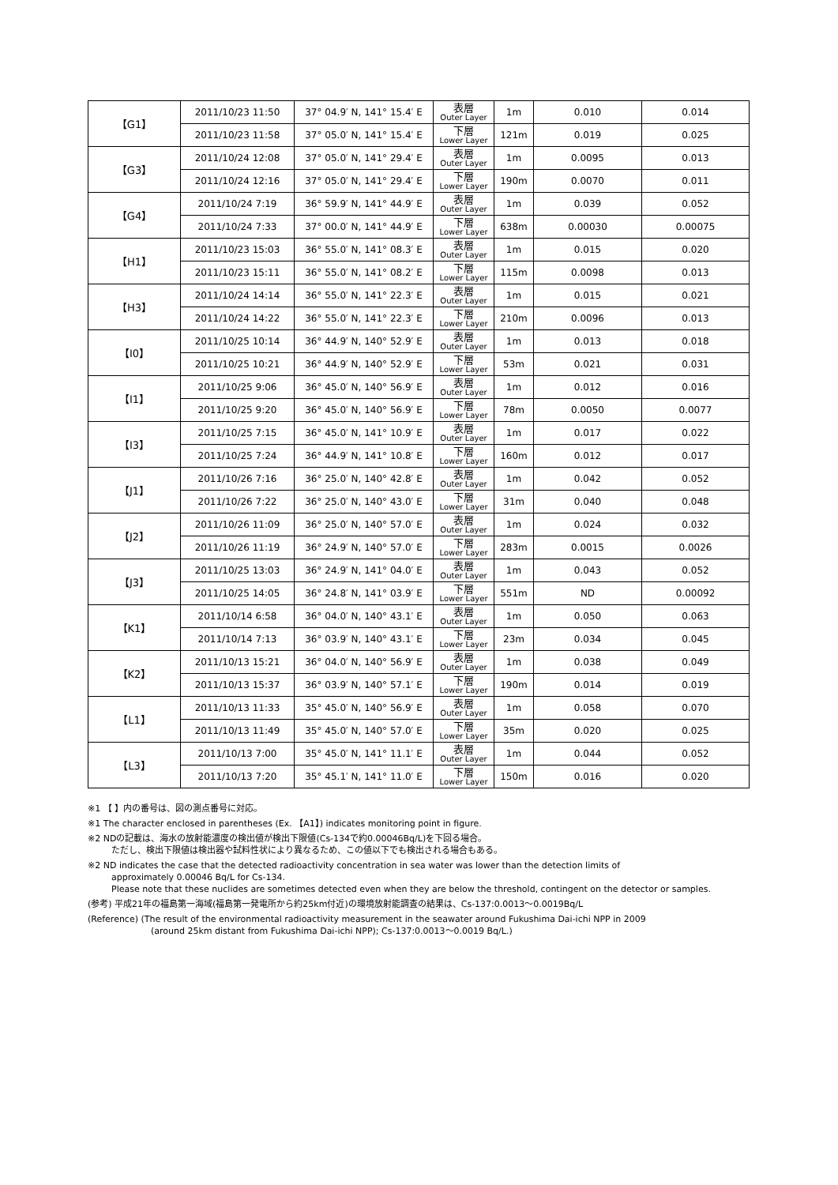| 【G1】 | 2011/10/23 11:50 | 37° 04.9′ N, 141° 15.4′ E | 表層 Outer Layer | 1m | 0.010 | 0.014 |
| | 2011/10/23 11:58 | 37° 05.0′ N, 141° 15.4′ E | 下層 Lower Layer | 121m | 0.019 | 0.025 |
| 【G3】 | 2011/10/24 12:08 | 37° 05.0′ N, 141° 29.4′ E | 表層 Outer Layer | 1m | 0.0095 | 0.013 |
| | 2011/10/24 12:16 | 37° 05.0′ N, 141° 29.4′ E | 下層 Lower Layer | 190m | 0.0070 | 0.011 |
| 【G4】 | 2011/10/24 7:19 | 36° 59.9′ N, 141° 44.9′ E | 表層 Outer Layer | 1m | 0.039 | 0.052 |
| | 2011/10/24 7:33 | 37° 00.0′ N, 141° 44.9′ E | 下層 Lower Layer | 638m | 0.00030 | 0.00075 |
| 【H1】 | 2011/10/23 15:03 | 36° 55.0′ N, 141° 08.3′ E | 表層 Outer Layer | 1m | 0.015 | 0.020 |
| | 2011/10/23 15:11 | 36° 55.0′ N, 141° 08.2′ E | 下層 Lower Layer | 115m | 0.0098 | 0.013 |
| 【H3】 | 2011/10/24 14:14 | 36° 55.0′ N, 141° 22.3′ E | 表層 Outer Layer | 1m | 0.015 | 0.021 |
| | 2011/10/24 14:22 | 36° 55.0′ N, 141° 22.3′ E | 下層 Lower Layer | 210m | 0.0096 | 0.013 |
| 【I0】 | 2011/10/25 10:14 | 36° 44.9′ N, 140° 52.9′ E | 表層 Outer Layer | 1m | 0.013 | 0.018 |
| | 2011/10/25 10:21 | 36° 44.9′ N, 140° 52.9′ E | 下層 Lower Layer | 53m | 0.021 | 0.031 |
| 【I1】 | 2011/10/25 9:06 | 36° 45.0′ N, 140° 56.9′ E | 表層 Outer Layer | 1m | 0.012 | 0.016 |
| | 2011/10/25 9:20 | 36° 45.0′ N, 140° 56.9′ E | 下層 Lower Layer | 78m | 0.0050 | 0.0077 |
| 【I3】 | 2011/10/25 7:15 | 36° 45.0′ N, 141° 10.9′ E | 表層 Outer Layer | 1m | 0.017 | 0.022 |
| | 2011/10/25 7:24 | 36° 44.9′ N, 141° 10.8′ E | 下層 Lower Layer | 160m | 0.012 | 0.017 |
| 【J1】 | 2011/10/26 7:16 | 36° 25.0′ N, 140° 42.8′ E | 表層 Outer Layer | 1m | 0.042 | 0.052 |
| | 2011/10/26 7:22 | 36° 25.0′ N, 140° 43.0′ E | 下層 Lower Layer | 31m | 0.040 | 0.048 |
| 【J2】 | 2011/10/26 11:09 | 36° 25.0′ N, 140° 57.0′ E | 表層 Outer Layer | 1m | 0.024 | 0.032 |
| | 2011/10/26 11:19 | 36° 24.9′ N, 140° 57.0′ E | 下層 Lower Layer | 283m | 0.0015 | 0.0026 |
| 【J3】 | 2011/10/25 13:03 | 36° 24.9′ N, 141° 04.0′ E | 表層 Outer Layer | 1m | 0.043 | 0.052 |
| | 2011/10/25 14:05 | 36° 24.8′ N, 141° 03.9′ E | 下層 Lower Layer | 551m | ND | 0.00092 |
| 【K1】 | 2011/10/14 6:58 | 36° 04.0′ N, 140° 43.1′ E | 表層 Outer Layer | 1m | 0.050 | 0.063 |
| | 2011/10/14 7:13 | 36° 03.9′ N, 140° 43.1′ E | 下層 Lower Layer | 23m | 0.034 | 0.045 |
| 【K2】 | 2011/10/13 15:21 | 36° 04.0′ N, 140° 56.9′ E | 表層 Outer Layer | 1m | 0.038 | 0.049 |
| | 2011/10/13 15:37 | 36° 03.9′ N, 140° 57.1′ E | 下層 Lower Layer | 190m | 0.014 | 0.019 |
| 【L1】 | 2011/10/13 11:33 | 35° 45.0′ N, 140° 56.9′ E | 表層 Outer Layer | 1m | 0.058 | 0.070 |
| | 2011/10/13 11:49 | 35° 45.0′ N, 140° 57.0′ E | 下層 Lower Layer | 35m | 0.020 | 0.025 |
| 【L3】 | 2011/10/13 7:00 | 35° 45.0′ N, 141° 11.1′ E | 表層 Outer Layer | 1m | 0.044 | 0.052 |
| | 2011/10/13 7:20 | 35° 45.1′ N, 141° 11.0′ E | 下層 Lower Layer | 150m | 0.016 | 0.020 |
※1 【 】内の番号は、図の測点番号に対応。
※1 The character enclosed in parentheses (Ex. 【A1】) indicates monitoring point in figure.
※2 NDの記載は、海水の放射能濃度の検出値が検出下限値(Cs-134で約0.00046Bq/L)を下回る場合。
ただし、検出下限値は検出器や試料性状により異なるため、この値以下でも検出される場合もある。
※2 ND indicates the case that the detected radioactivity concentration in sea water was lower than the detection limits of
approximately 0.00046 Bq/L for Cs-134.
Please note that these nuclides are sometimes detected even when they are below the threshold, contingent on the detector or samples.
(参考) 平成21年の福島第一海域(福島第一発電所から約25km付近)の環境放射能調査の結果は、Cs-137:0.0013～0.0019Bq/L
(Reference) (The result of the environmental radioactivity measurement in the seawater around Fukushima Dai-ichi NPP in 2009
(around 25km distant from Fukushima Dai-ichi NPP); Cs-137:0.0013～0.0019 Bq/L.)